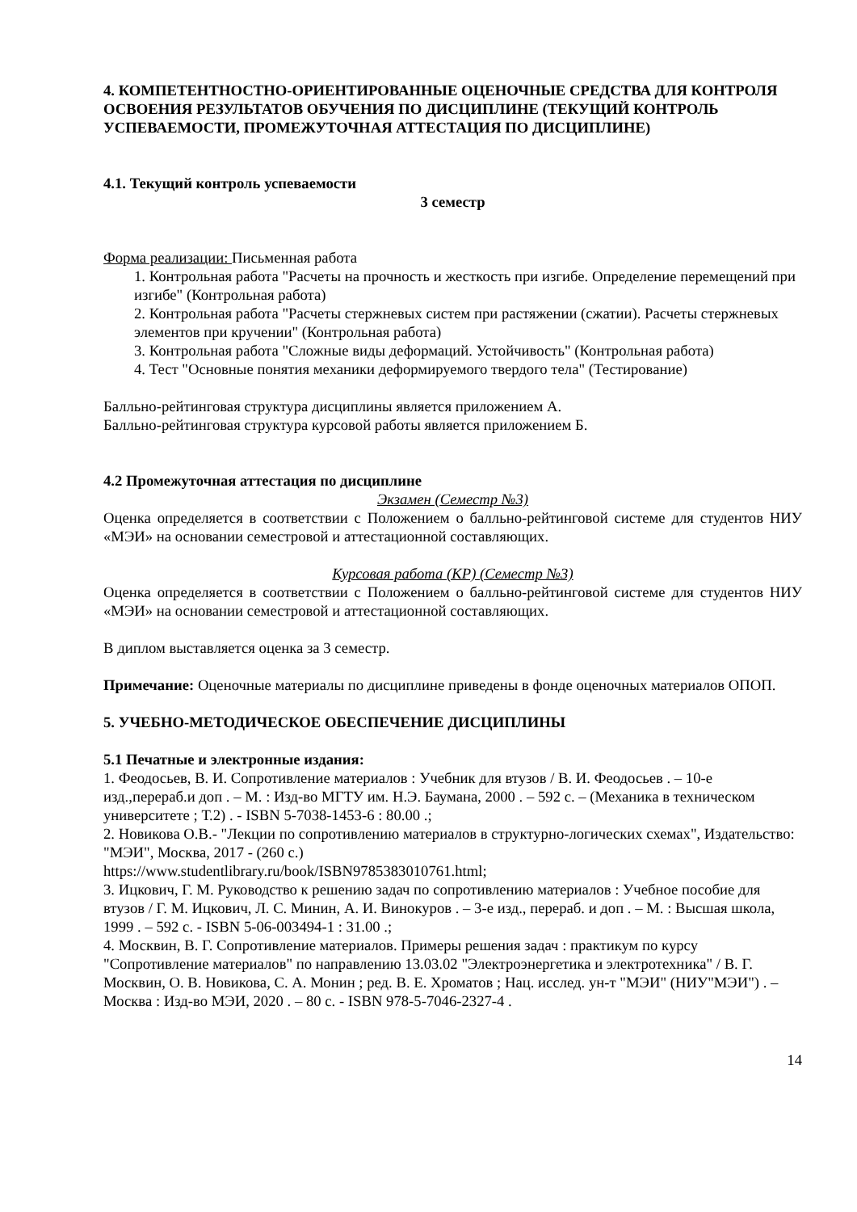4. КОМПЕТЕНТНОСТНО-ОРИЕНТИРОВАННЫЕ ОЦЕНОЧНЫЕ СРЕДСТВА ДЛЯ КОНТРОЛЯ ОСВОЕНИЯ РЕЗУЛЬТАТОВ ОБУЧЕНИЯ ПО ДИСЦИПЛИНЕ (ТЕКУЩИЙ КОНТРОЛЬ УСПЕВАЕМОСТИ, ПРОМЕЖУТОЧНАЯ АТТЕСТАЦИЯ ПО ДИСЦИПЛИНЕ)
4.1. Текущий контроль успеваемости
3 семестр
Форма реализации: Письменная работа
1. Контрольная работа "Расчеты на прочность и жесткость при изгибе. Определение перемещений при изгибе" (Контрольная работа)
2. Контрольная работа "Расчеты стержневых систем при растяжении (сжатии). Расчеты стержневых элементов при кручении" (Контрольная работа)
3. Контрольная работа "Сложные виды деформаций. Устойчивость" (Контрольная работа)
4. Тест "Основные понятия механики деформируемого твердого тела" (Тестирование)
Балльно-рейтинговая структура дисциплины является приложением А.
Балльно-рейтинговая структура курсовой работы является приложением Б.
4.2 Промежуточная аттестация по дисциплине
Экзамен (Семестр №3)
Оценка определяется в соответствии с Положением о балльно-рейтинговой системе для студентов НИУ «МЭИ» на основании семестровой и аттестационной составляющих.
Курсовая работа (КР) (Семестр №3)
Оценка определяется в соответствии с Положением о балльно-рейтинговой системе для студентов НИУ «МЭИ» на основании семестровой и аттестационной составляющих.
В диплом выставляется оценка за 3 семестр.
Примечание: Оценочные материалы по дисциплине приведены в фонде оценочных материалов ОПОП.
5. УЧЕБНО-МЕТОДИЧЕСКОЕ ОБЕСПЕЧЕНИЕ ДИСЦИПЛИНЫ
5.1 Печатные и электронные издания:
1. Феодосьев, В. И. Сопротивление материалов : Учебник для втузов / В. И. Феодосьев . – 10-е изд.,перераб.и доп . – М. : Изд-во МГТУ им. Н.Э. Баумана, 2000 . – 592 с. – (Механика в техническом университете ; Т.2) . - ISBN 5-7038-1453-6 : 80.00 .;
2. Новикова О.В.- "Лекции по сопротивлению материалов в структурно-логических схемах", Издательство: "МЭИ", Москва, 2017 - (260 с.)
https://www.studentlibrary.ru/book/ISBN9785383010761.html;
3. Ицкович, Г. М. Руководство к решению задач по сопротивлению материалов : Учебное пособие для втузов / Г. М. Ицкович, Л. С. Минин, А. И. Винокуров . – 3-е изд., перераб. и доп . – М. : Высшая школа, 1999 . – 592 с. - ISBN 5-06-003494-1 : 31.00 .;
4. Москвин, В. Г. Сопротивление материалов. Примеры решения задач : практикум по курсу "Сопротивление материалов" по направлению 13.03.02 "Электроэнергетика и электротехника" / В. Г. Москвин, О. В. Новикова, С. А. Монин ; ред. В. Е. Хроматов ; Нац. исслед. ун-т "МЭИ" (НИУ"МЭИ") . – Москва : Изд-во МЭИ, 2020 . – 80 с. - ISBN 978-5-7046-2327-4 .
14